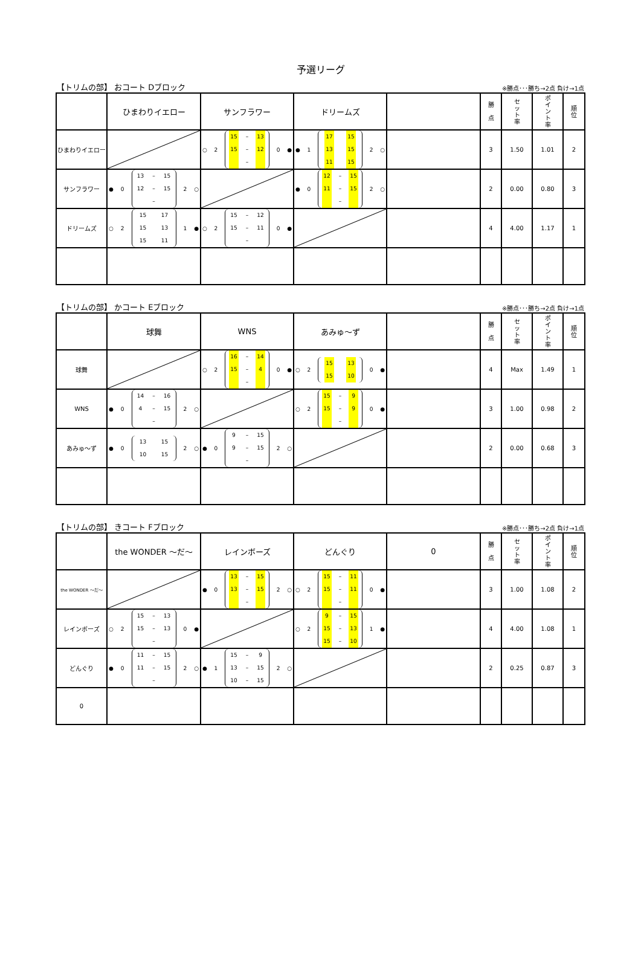予選リーグ
【トリムの部】 おコート Dブロック ※勝点･･･勝ち→2点 負け→1点
| | ひまわりイエロー | サンフラワー | ドリームズ | | 勝 点 | セ ッ ト 率 | ポ イ ン ト 率 | 順 位 |
| --- | --- | --- | --- | --- | --- | --- | --- | --- |
| ひまわりイエロー | | ○ 2 15 – 13 15 – 12 – 0 ● | ● 1 17 15 13 15 11 15 2 ○ | | 3 | 1.50 | 1.01 | 2 |
| サンフラワー | ● 0 13 – 15 12 – 15 – 2 ○ | | ● 0 12 – 15 11 – 15 – 2 ○ | | 2 | 0.00 | 0.80 | 3 |
| ドリームズ | ○ 2 15 17 15 13 15 11 1 ● | ○ 2 15 – 12 15 – 11 – 0 ● | | | 4 | 4.00 | 1.17 | 1 |
【トリムの部】 かコート Eブロック ※勝点･･･勝ち→2点 負け→1点
| | 球舞 | WNS | あみゅ～ず | | 勝 点 | セ ッ ト 率 | ポ イ ン ト 率 | 順 位 |
| --- | --- | --- | --- | --- | --- | --- | --- | --- |
| 球舞 | | ○ 2 16 – 14 15 – 4 – 0 ● | ○ 2 15 13 15 10 0 ● | | 4 | Max | 1.49 | 1 |
| WNS | ● 0 14 – 16 4 – 15 – 2 ○ | | ○ 2 15 – 9 15 – 9 – 0 ● | | 3 | 1.00 | 0.98 | 2 |
| あみゅ～ず | ● 0 13 15 10 15 2 ○ | ● 0 9 – 15 9 – 15 – 2 ○ | | | 2 | 0.00 | 0.68 | 3 |
【トリムの部】 きコート Fブロック ※勝点･･･勝ち→2点 負け→1点
| | the WONDER ～だ～ | レインボーズ | どんぐり | 0 | 勝 点 | セ ッ ト 率 | ポ イ ン ト 率 | 順 位 |
| --- | --- | --- | --- | --- | --- | --- | --- | --- |
| the WONDER ～だ～ | | ● 0 13 – 15 13 – 15 – 2 ○ | ○ 2 15 – 11 15 – 11 – 0 ● | | 3 | 1.00 | 1.08 | 2 |
| レインボーズ | ○ 2 15 – 13 15 – 13 – 0 ● | | ○ 2 9 – 15 15 – 13 15 – 10 1 ● | | 4 | 4.00 | 1.08 | 1 |
| どんぐり | ● 0 11 – 15 11 – 15 – 2 ○ | ● 1 15 – 9 13 – 15 10 – 15 2 ○ | | | 2 | 0.25 | 0.87 | 3 |
| 0 | | | | | | | | |